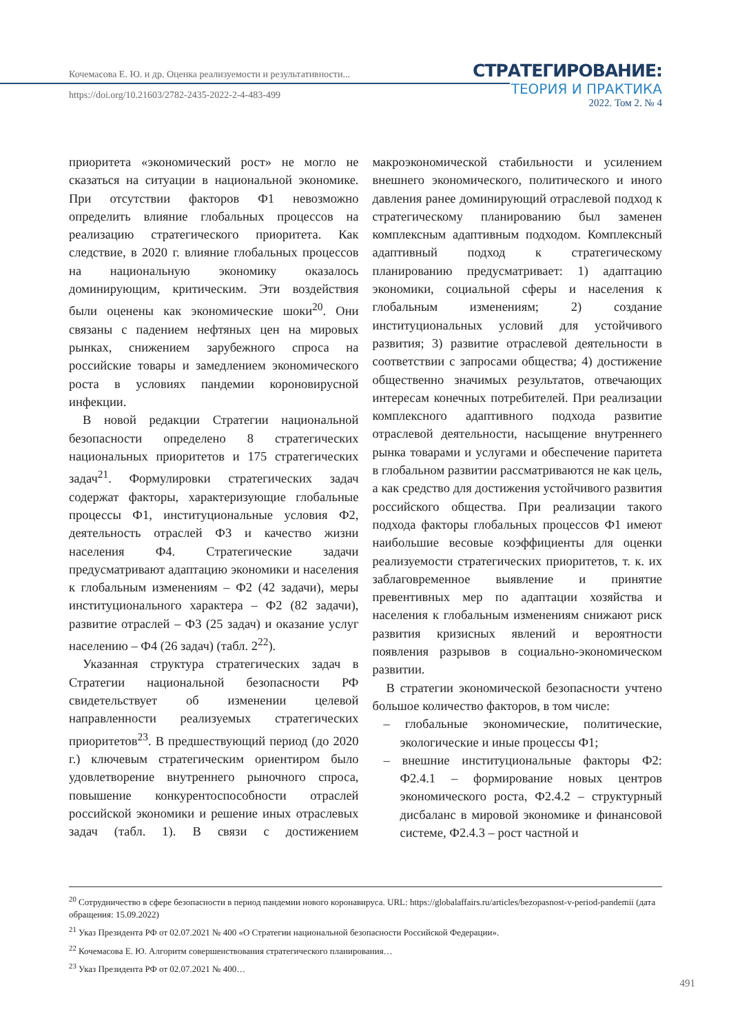Кочемасова Е. Ю. и др. Оценка реализуемости и результативности...
https://doi.org/10.21603/2782-2435-2022-2-4-483-499
СТРАТЕГИРОВАНИЕ:
ТЕОРИЯ И ПРАКТИКА
2022. Том 2. № 4
приоритета «экономический рост» не могло не сказаться на ситуации в национальной экономике. При отсутствии факторов Ф1 невозможно определить влияние глобальных процессов на реализацию стратегического приоритета. Как следствие, в 2020 г. влияние глобальных процессов на национальную экономику оказалось доминирующим, критическим. Эти воздействия были оценены как экономические шоки<sup>20</sup>. Они связаны с падением нефтяных цен на мировых рынках, снижением зарубежного спроса на российские товары и замедлением экономического роста в условиях пандемии короновирусной инфекции.
В новой редакции Стратегии национальной безопасности определено 8 стратегических национальных приоритетов и 175 стратегических задач<sup>21</sup>. Формулировки стратегических задач содержат факторы, характеризующие глобальные процессы Ф1, институциональные условия Ф2, деятельность отраслей Ф3 и качество жизни населения Ф4. Стратегические задачи предусматривают адаптацию экономики и населения к глобальным изменениям – Ф2 (42 задачи), меры институционального характера – Ф2 (82 задачи), развитие отраслей – Ф3 (25 задач) и оказание услуг населению – Ф4 (26 задач) (табл. 2<sup>22</sup>).
Указанная структура стратегических задач в Стратегии национальной безопасности РФ свидетельствует об изменении целевой направленности реализуемых стратегических приоритетов<sup>23</sup>. В предшествующий период (до 2020 г.) ключевым стратегическим ориентиром было удовлетворение внутреннего рыночного спроса, повышение конкурентоспособности отраслей российской экономики и решение иных отраслевых задач (табл. 1). В связи с достижением макроэкономической стабильности и усилением внешнего экономического, политического и иного давления ранее доминирующий отраслевой подход к стратегическому планированию был заменен комплексным адаптивным подходом. Комплексный адаптивный подход к стратегическому планированию предусматривает: 1) адаптацию экономики, социальной сферы и населения к глобальным изменениям; 2) создание институциональных условий для устойчивого развития; 3) развитие отраслевой деятельности в соответствии с запросами общества; 4) достижение общественно значимых результатов, отвечающих интересам конечных потребителей. При реализации комплексного адаптивного подхода развитие отраслевой деятельности, насыщение внутреннего рынка товарами и услугами и обеспечение паритета в глобальном развитии рассматриваются не как цель, а как средство для достижения устойчивого развития российского общества. При реализации такого подхода факторы глобальных процессов Ф1 имеют наибольшие весовые коэффициенты для оценки реализуемости стратегических приоритетов, т. к. их заблаговременное выявление и принятие превентивных мер по адаптации хозяйства и населения к глобальным изменениям снижают риск развития кризисных явлений и вероятности появления разрывов в социально-экономическом развитии.
В стратегии экономической безопасности учтено большое количество факторов, в том числе:
– глобальные экономические, политические, экологические и иные процессы Ф1;
– внешние институциональные факторы Ф2: Ф2.4.1 – формирование новых центров экономического роста, Ф2.4.2 – структурный дисбаланс в мировой экономике и финансовой системе, Ф2.4.3 – рост частной и
<sup>20</sup> Сотрудничество в сфере безопасности в период пандемии нового коронавируса. URL: https://globalaffairs.ru/articles/bezopasnost-v-period-pandemii (дата обращения: 15.09.2022)
<sup>21</sup> Указ Президента РФ от 02.07.2021 № 400 «О Стратегии национальной безопасности Российской Федерации».
<sup>22</sup> Кочемасова Е. Ю. Алгоритм совершенствования стратегического планирования…
<sup>23</sup> Указ Президента РФ от 02.07.2021 № 400…
491